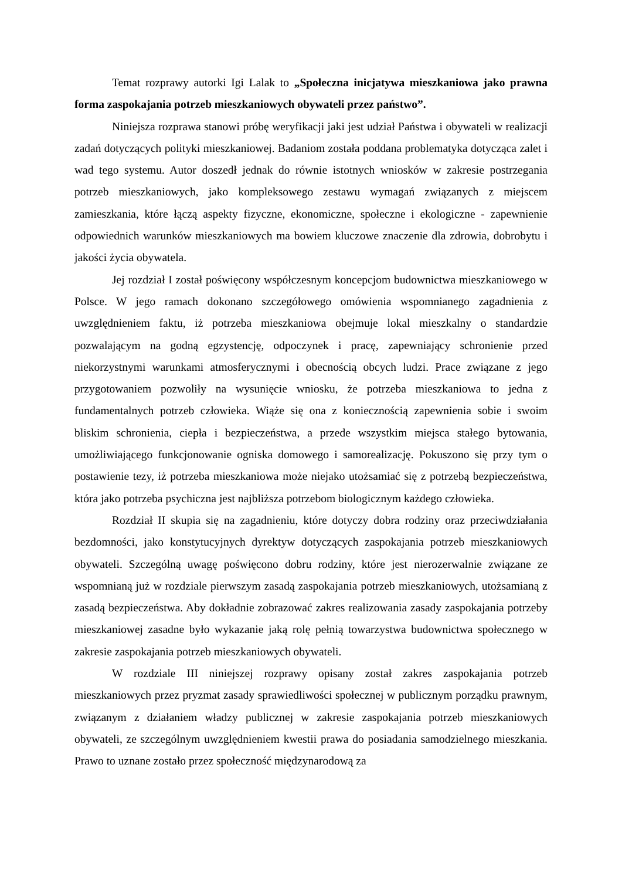Temat rozprawy autorki Igi Lalak to „Społeczna inicjatywa mieszkaniowa jako prawna forma zaspokajania potrzeb mieszkaniowych obywateli przez państwo”.
Niniejsza rozprawa stanowi próbę weryfikacji jaki jest udział Państwa i obywateli w realizacji zadań dotyczących polityki mieszkaniowej. Badaniom została poddana problematyka dotycząca zalet i wad tego systemu. Autor doszedł jednak do równie istotnych wniosków w zakresie postrzegania potrzeb mieszkaniowych, jako kompleksowego zestawu wymagań związanych z miejscem zamieszkania, które łączą aspekty fizyczne, ekonomiczne, społeczne i ekologiczne - zapewnienie odpowiednich warunków mieszkaniowych ma bowiem kluczowe znaczenie dla zdrowia, dobrobytu i jakości życia obywatela.
Jej rozdział I został poświęcony współczesnym koncepcjom budownictwa mieszkaniowego w Polsce. W jego ramach dokonano szczegółowego omówienia wspomnianego zagadnienia z uwzględnieniem faktu, iż potrzeba mieszkaniowa obejmuje lokal mieszkalny o standardzie pozwalającym na godną egzystencję, odpoczynek i pracę, zapewniający schronienie przed niekorzystnymi warunkami atmosferycznymi i obecnością obcych ludzi. Prace związane z jego przygotowaniem pozwoliły na wysunięcie wniosku, że potrzeba mieszkaniowa to jedna z fundamentalnych potrzeb człowieka. Wiąże się ona z koniecznością zapewnienia sobie i swoim bliskim schronienia, ciepła i bezpieczeństwa, a przede wszystkim miejsca stałego bytowania, umożliwiającego funkcjonowanie ogniska domowego i samorealizację. Pokuszono się przy tym o postawienie tezy, iż potrzeba mieszkaniowa może niejako utożsamiać się z potrzebą bezpieczeństwa, która jako potrzeba psychiczna jest najbliższa potrzebom biologicznym każdego człowieka.
Rozdział II skupia się na zagadnieniu, które dotyczy dobra rodziny oraz przeciwdziałania bezdomności, jako konstytucyjnych dyrektyw dotyczących zaspokajania potrzeb mieszkaniowych obywateli. Szczególną uwagę poświęcono dobru rodziny, które jest nierozerwalnie związane ze wspomnianą już w rozdziale pierwszym zasadą zaspokajania potrzeb mieszkaniowych, utożsamianą z zasadą bezpieczeństwa. Aby dokładnie zobrazować zakres realizowania zasady zaspokajania potrzeby mieszkaniowej zasadne było wykazanie jaką rolę pełnią towarzystwa budownictwa społecznego w zakresie zaspokajania potrzeb mieszkaniowych obywateli.
W rozdziale III niniejszej rozprawy opisany został zakres zaspokajania potrzeb mieszkaniowych przez pryzmat zasady sprawiedliwości społecznej w publicznym porządku prawnym, związanym z działaniem władzy publicznej w zakresie zaspokajania potrzeb mieszkaniowych obywateli, ze szczególnym uwzględnieniem kwestii prawa do posiadania samodzielnego mieszkania. Prawo to uznane zostało przez społeczność międzynarodową za